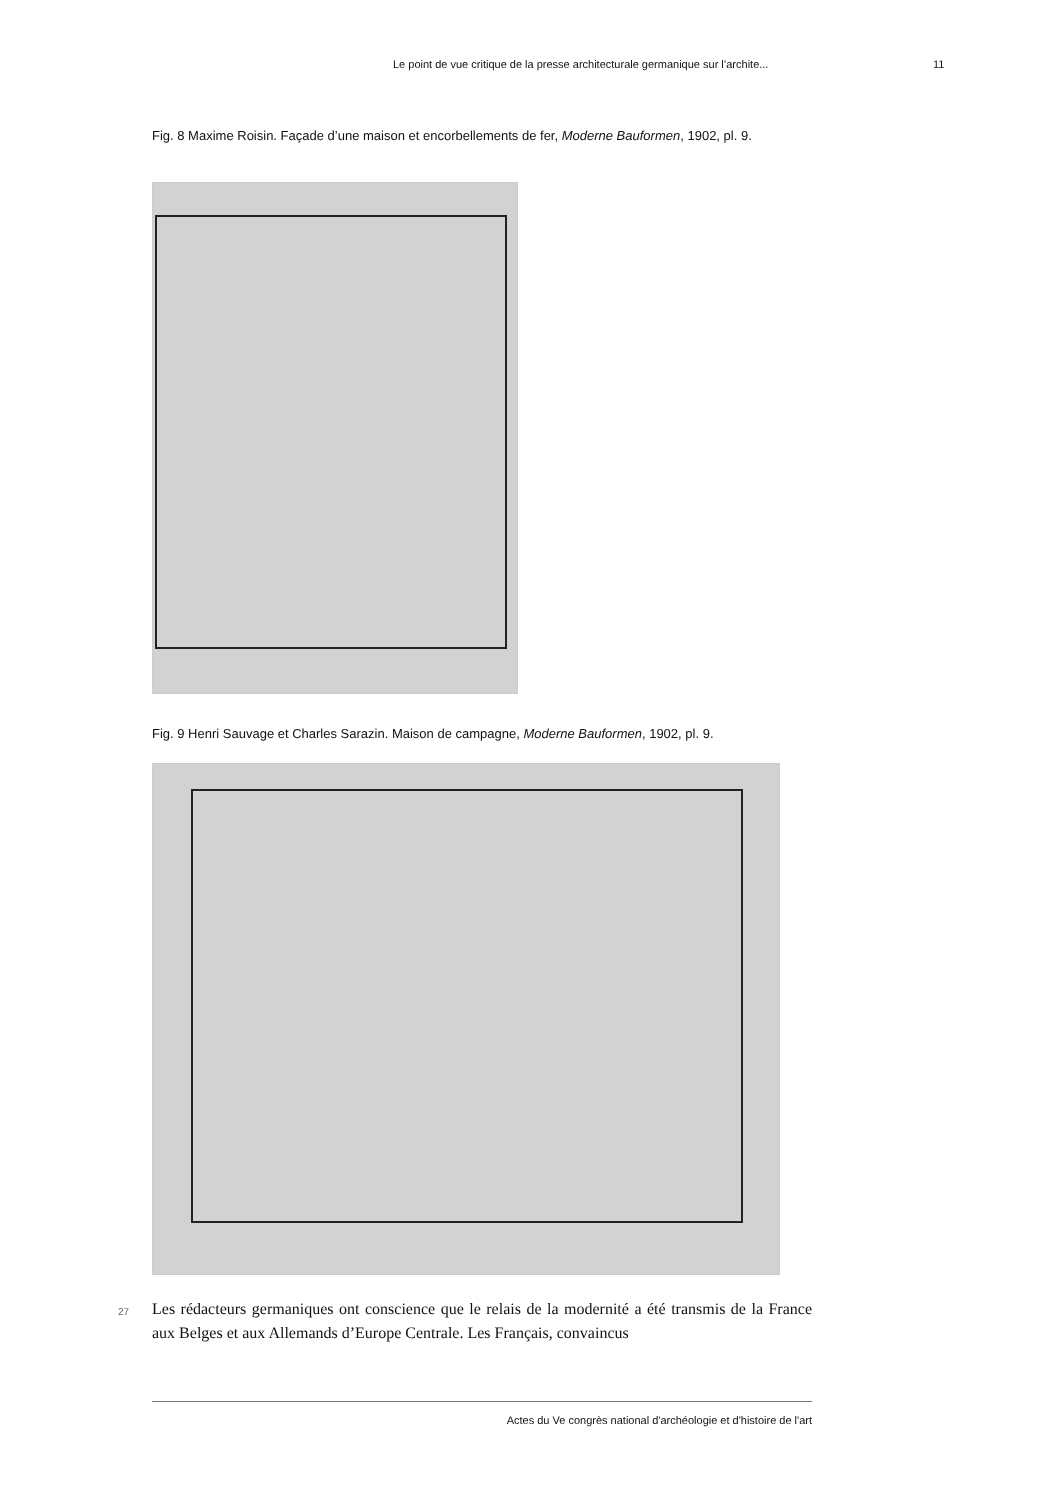Le point de vue critique de la presse architecturale germanique sur l’archite... 11
Fig. 8 Maxime Roisin. Façade d’une maison et encorbellements de fer, Moderne Bauformen, 1902, pl. 9.
Fig. 9 Henri Sauvage et Charles Sarazin. Maison de campagne, Moderne Bauformen, 1902, pl. 9.
27
Les rédacteurs germaniques ont conscience que le relais de la modernité a été transmis de la France aux Belges et aux Allemands d’Europe Centrale. Les Français, convaincus
Actes du Ve congrès national d'archéologie et d'histoire de l'art